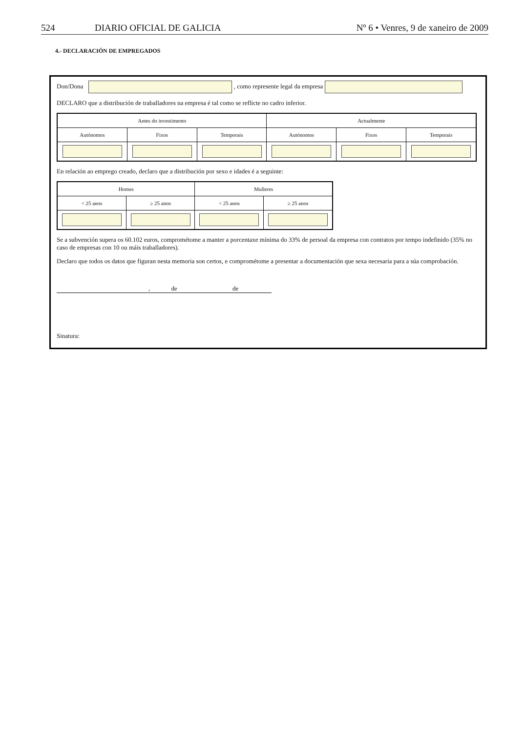524 DIARIO OFICIAL DE GALICIA Nº 6 • Venres, 9 de xaneiro de 2009
4.- DECLARACIÓN DE EMPREGADOS
Don/Dona , como represente legal da empresa
DECLARO que a distribución de traballadores na empresa é tal como se reflicte no cadro inferior.
| Antes do investimento | | | Actualmente | | |
| --- | --- | --- | --- | --- | --- |
| Autónomos | Fixos | Temporais | Autónomos | Fixos | Temporais |
En relación ao emprego creado, declaro que a distribución por sexo e idades é a seguinte:
| Homes | | Mulleres | |
| --- | --- | --- | --- |
| < 25 anos | ≥ 25 anos | < 25 anos | ≥ 25 anos |
Se a subvención supera os 60.102 euros, comprométome a manter a porcentaxe mínima do 33% de persoal da empresa con contratos por tempo indefinido (35% no caso de empresas con 10 ou máis traballadores).
Declaro que todos os datos que figuran nesta memoria son certos, e comprométome a presentar a documentación que sexa necesaria para a súa comprobación.
, de de
Sinatura: